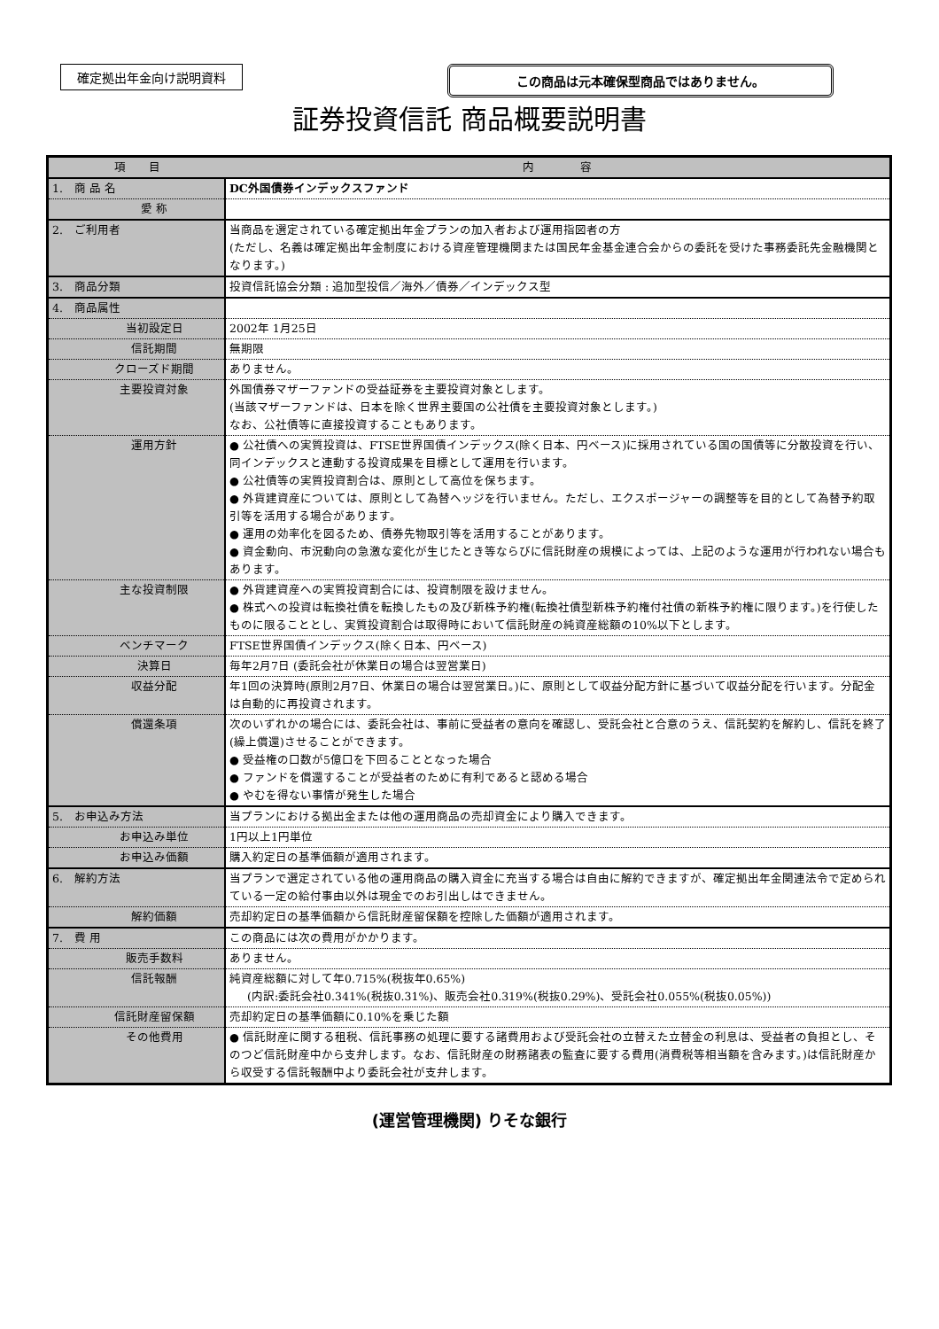確定拠出年金向け説明資料 この商品は元本確保型商品ではありません。
証券投資信託 商品概要説明書
| 項 目 | 内 容 |
| --- | --- |
| 1. 商 品 名 | DC外国債券インデックスファンド |
| 愛 称 | |
| 2. ご利用者 | 当商品を選定されている確定拠出年金プランの加入者および運用指図者の方 (ただし、名義は確定拠出年金制度における資産管理機関または国民年金基金連合会からの委託を受けた事務委託先金融機関となります。) |
| 3. 商品分類 | 投資信託協会分類 : 追加型投信／海外／債券／インデックス型 |
| 4. 商品属性 | |
| 当初設定日 | 2002年 1月25日 |
| 信託期間 | 無期限 |
| クローズド期間 | ありません。 |
| 主要投資対象 | 外国債券マザーファンドの受益証券を主要投資対象とします。 (当該マザーファンドは、日本を除く世界主要国の公社債を主要投資対象とします。) なお、公社債等に直接投資することもあります。 |
| 運用方針 | ● 公社債への実質投資は、FTSE世界国債インデックス(除く日本、円ベース)に採用されている国の国債等に分散投資を行い、同インデックスと連動する投資成果を目標として運用を行います。 ● 公社債等の実質投資割合は、原則として高位を保ちます。 ● 外貨建資産については、原則として為替ヘッジを行いません。ただし、エクスポージャーの調整等を目的として為替予約取引等を活用する場合があります。 ● 運用の効率化を図るため、債券先物取引等を活用することがあります。 ● 資金動向、市況動向の急激な変化が生じたとき等ならびに信託財産の規模によっては、上記のような運用が行われない場合もあります。 |
| 主な投資制限 | ● 外貨建資産への実質投資割合には、投資制限を設けません。 ● 株式への投資は転換社債を転換したもの及び新株予約権(転換社債型新株予約権付社債の新株予約権に限ります。)を行使したものに限ることとし、実質投資割合は取得時において信託財産の純資産総額の10%以下とします。 |
| ベンチマーク | FTSE世界国債インデックス(除く日本、円ベース) |
| 決算日 | 毎年2月7日 (委託会社が休業日の場合は翌営業日) |
| 収益分配 | 年1回の決算時(原則2月7日、休業日の場合は翌営業日。)に、原則として収益分配方針に基づいて収益分配を行います。分配金は自動的に再投資されます。 |
| 償還条項 | 次のいずれかの場合には、委託会社は、事前に受益者の意向を確認し、受託会社と合意のうえ、信託契約を解約し、信託を終了(繰上償還)させることができます。 ● 受益権の口数が5億口を下回ることとなった場合 ● ファンドを償還することが受益者のために有利であると認める場合 ● やむを得ない事情が発生した場合 |
| 5. お申込み方法 | 当プランにおける拠出金または他の運用商品の売却資金により購入できます。 |
| お申込み単位 | 1円以上1円単位 |
| お申込み価額 | 購入約定日の基準価額が適用されます。 |
| 6. 解約方法 | 当プランで選定されている他の運用商品の購入資金に充当する場合は自由に解約できますが、確定拠出年金関連法令で定められている一定の給付事由以外は現金でのお引出しはできません。 |
| 解約価額 | 売却約定日の基準価額から信託財産留保額を控除した価額が適用されます。 |
| 7. 費 用 | この商品には次の費用がかかります。 |
| 販売手数料 | ありません。 |
| 信託報酬 | 純資産総額に対して年0.715%(税抜年0.65%) (内訳:委託会社0.341%(税抜0.31%)、販売会社0.319%(税抜0.29%)、受託会社0.055%(税抜0.05%)) |
| 信託財産留保額 | 売却約定日の基準価額に0.10%を乗じた額 |
| その他費用 | ● 信託財産に関する租税、信託事務の処理に要する諸費用および受託会社の立替えた立替金の利息は、受益者の負担とし、そのつど信託財産中から支弁します。なお、信託財産の財務諸表の監査に要する費用(消費税等相当額を含みます。)は信託財産から収受する信託報酬中より委託会社が支弁します。 |
(運営管理機関) りそな銀行